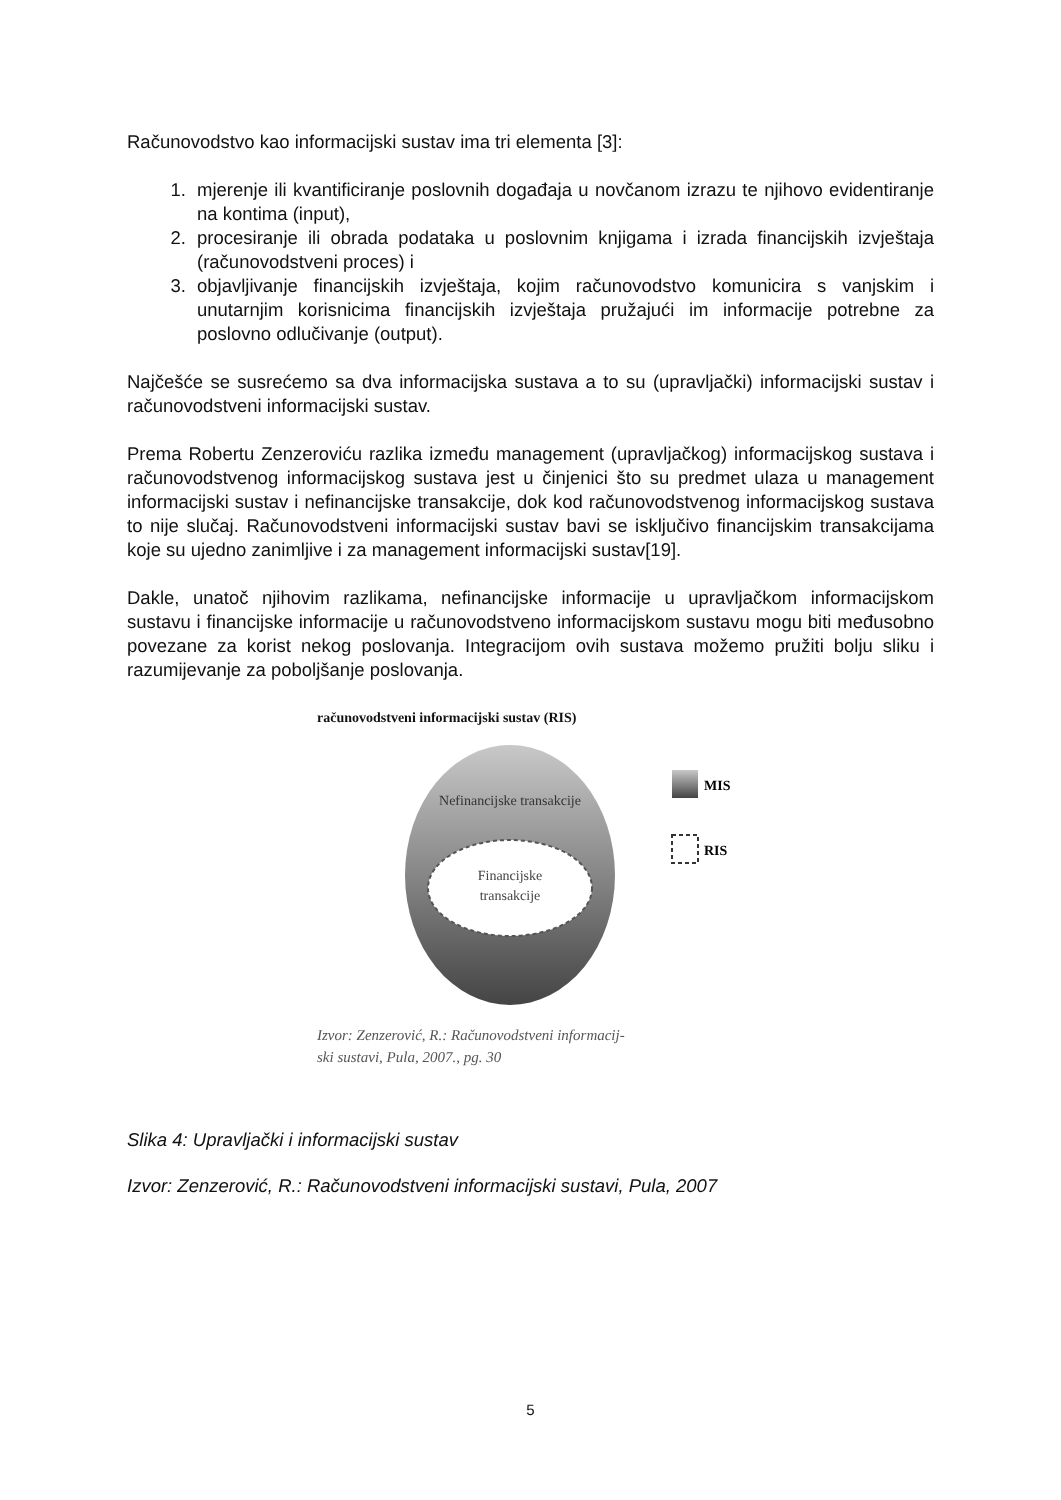Računovodstvo kao informacijski sustav ima tri elementa [3]:
1. mjerenje ili kvantificiranje poslovnih događaja u novčanom izrazu te njihovo evidentiranje na kontima (input),
2. procesiranje ili obrada podataka u poslovnim knjigama i izrada financijskih izvještaja (računovodstveni proces) i
3. objavljivanje financijskih izvještaja, kojim računovodstvo komunicira s vanjskim i unutarnjim korisnicima financijskih izvještaja pružajući im informacije potrebne za poslovno odlučivanje (output).
Najčešće se susrećemo sa dva informacijska sustava a to su (upravljački) informacijski sustav i računovodstveni informacijski sustav.
Prema Robertu Zenzeroviću razlika između management (upravljačkog) informacijskog sustava i računovodstvenog informacijskog sustava jest u činjenici što su predmet ulaza u management informacijski sustav i nefinancijske transakcije, dok kod računovodstvenog informacijskog sustava to nije slučaj. Računovodstveni informacijski sustav bavi se isključivo financijskim transakcijama koje su ujedno zanimljive i za management informacijski sustav[19].
Dakle, unatoč njihovim razlikama, nefinancijske informacije u upravljačkom informacijskom sustavu i financijske informacije u računovodstveno informacijskom sustavu mogu biti međusobno povezane za korist nekog poslovanja. Integracijom ovih sustava možemo pružiti bolju sliku i razumijevanje za poboljšanje poslovanja.
računovodstveni informacijski sustav (RIS)
Nefinancijske transakcije
Financijske
transakcije
MIS
RIS
Izvor: Zenzerović, R.: Računovodstveni informacij-
ski sustavi, Pula, 2007., pg. 30
Slika 4: Upravljački i informacijski sustav
Izvor: Zenzerović, R.: Računovodstveni informacijski sustavi, Pula, 2007
5